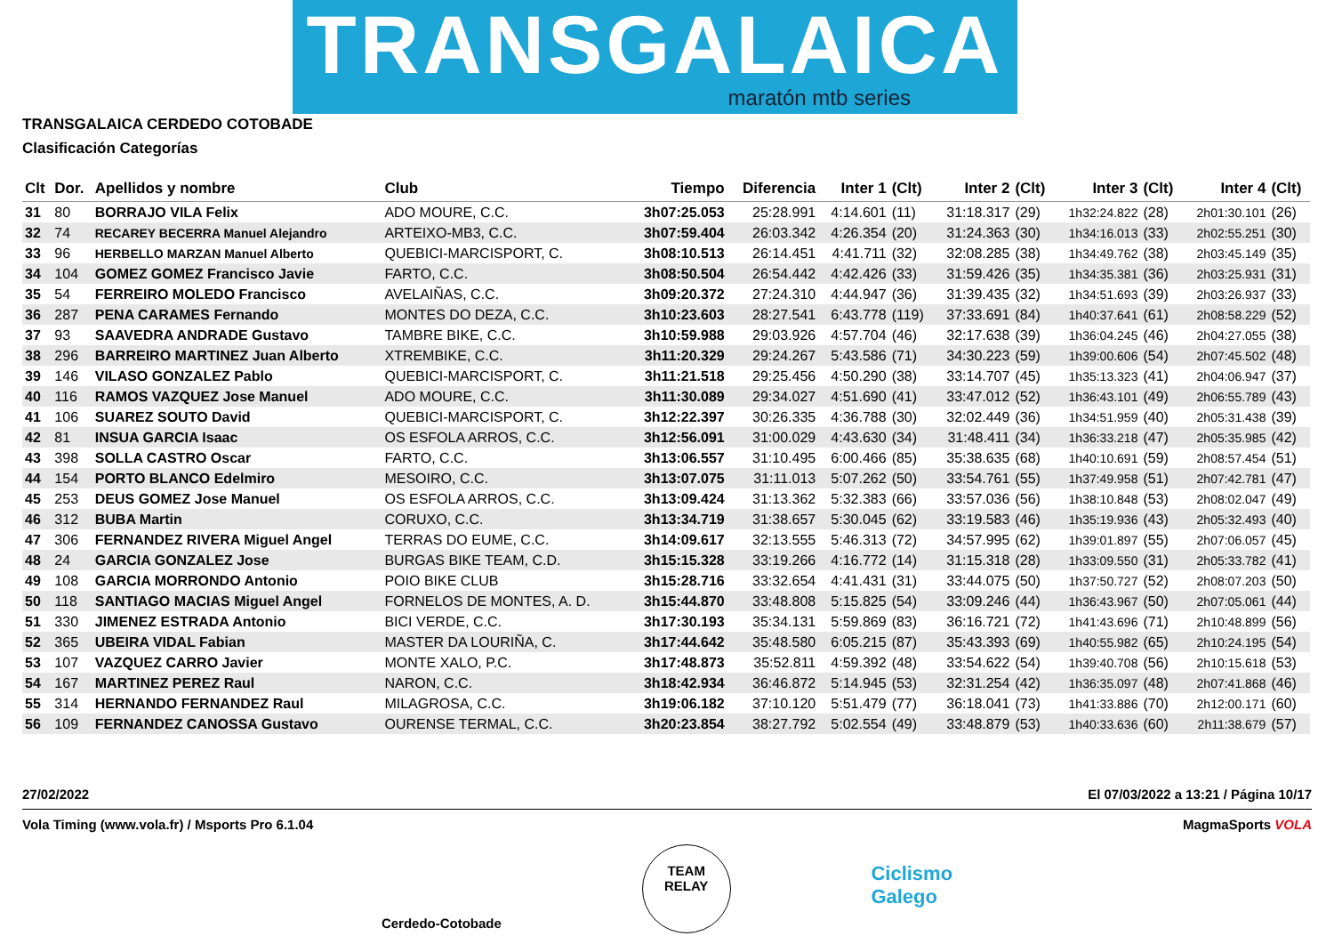TRANSGALAICA
maratón mtb series
TRANSGALAICA CERDEDO COTOBADE
Clasificación Categorías
| Clt | Dor. | Apellidos y nombre | Club | Tiempo | Diferencia | Inter 1 | (Clt) | Inter 2 | (Clt) | Inter 3 | (Clt) | Inter 4 | (Clt) |
| --- | --- | --- | --- | --- | --- | --- | --- | --- | --- | --- | --- | --- | --- |
| 31 | 80 | BORRAJO VILA Felix | ADO MOURE, C.C. | 3h07:25.053 | 25:28.991 | 4:14.601 | (11) | 31:18.317 | (29) | 1h32:24.822 | (28) | 2h01:30.101 | (26) |
| 32 | 74 | RECAREY BECERRA Manuel Alejandro | ARTEIXO-MB3, C.C. | 3h07:59.404 | 26:03.342 | 4:26.354 | (20) | 31:24.363 | (30) | 1h34:16.013 | (33) | 2h02:55.251 | (30) |
| 33 | 96 | HERBELLO MARZAN Manuel Alberto | QUEBICI-MARCISPORT, C. | 3h08:10.513 | 26:14.451 | 4:41.711 | (32) | 32:08.285 | (38) | 1h34:49.762 | (38) | 2h03:45.149 | (35) |
| 34 | 104 | GOMEZ GOMEZ Francisco Javie | FARTO, C.C. | 3h08:50.504 | 26:54.442 | 4:42.426 | (33) | 31:59.426 | (35) | 1h34:35.381 | (36) | 2h03:25.931 | (31) |
| 35 | 54 | FERREIRO MOLEDO Francisco | AVELAIÑAS, C.C. | 3h09:20.372 | 27:24.310 | 4:44.947 | (36) | 31:39.435 | (32) | 1h34:51.693 | (39) | 2h03:26.937 | (33) |
| 36 | 287 | PENA CARAMES Fernando | MONTES DO DEZA, C.C. | 3h10:23.603 | 28:27.541 | 6:43.778 | (119) | 37:33.691 | (84) | 1h40:37.641 | (61) | 2h08:58.229 | (52) |
| 37 | 93 | SAAVEDRA ANDRADE Gustavo | TAMBRE BIKE, C.C. | 3h10:59.988 | 29:03.926 | 4:57.704 | (46) | 32:17.638 | (39) | 1h36:04.245 | (46) | 2h04:27.055 | (38) |
| 38 | 296 | BARREIRO MARTINEZ Juan Alberto | XTREMBIKE, C.C. | 3h11:20.329 | 29:24.267 | 5:43.586 | (71) | 34:30.223 | (59) | 1h39:00.606 | (54) | 2h07:45.502 | (48) |
| 39 | 146 | VILASO GONZALEZ Pablo | QUEBICI-MARCISPORT, C. | 3h11:21.518 | 29:25.456 | 4:50.290 | (38) | 33:14.707 | (45) | 1h35:13.323 | (41) | 2h04:06.947 | (37) |
| 40 | 116 | RAMOS VAZQUEZ Jose Manuel | ADO MOURE, C.C. | 3h11:30.089 | 29:34.027 | 4:51.690 | (41) | 33:47.012 | (52) | 1h36:43.101 | (49) | 2h06:55.789 | (43) |
| 41 | 106 | SUAREZ SOUTO David | QUEBICI-MARCISPORT, C. | 3h12:22.397 | 30:26.335 | 4:36.788 | (30) | 32:02.449 | (36) | 1h34:51.959 | (40) | 2h05:31.438 | (39) |
| 42 | 81 | INSUA GARCIA Isaac | OS ESFOLA ARROS, C.C. | 3h12:56.091 | 31:00.029 | 4:43.630 | (34) | 31:48.411 | (34) | 1h36:33.218 | (47) | 2h05:35.985 | (42) |
| 43 | 398 | SOLLA CASTRO Oscar | FARTO, C.C. | 3h13:06.557 | 31:10.495 | 6:00.466 | (85) | 35:38.635 | (68) | 1h40:10.691 | (59) | 2h08:57.454 | (51) |
| 44 | 154 | PORTO BLANCO Edelmiro | MESOIRO, C.C. | 3h13:07.075 | 31:11.013 | 5:07.262 | (50) | 33:54.761 | (55) | 1h37:49.958 | (51) | 2h07:42.781 | (47) |
| 45 | 253 | DEUS GOMEZ Jose Manuel | OS ESFOLA ARROS, C.C. | 3h13:09.424 | 31:13.362 | 5:32.383 | (66) | 33:57.036 | (56) | 1h38:10.848 | (53) | 2h08:02.047 | (49) |
| 46 | 312 | BUBA Martin | CORUXO, C.C. | 3h13:34.719 | 31:38.657 | 5:30.045 | (62) | 33:19.583 | (46) | 1h35:19.936 | (43) | 2h05:32.493 | (40) |
| 47 | 306 | FERNANDEZ RIVERA Miguel Angel | TERRAS DO EUME, C.C. | 3h14:09.617 | 32:13.555 | 5:46.313 | (72) | 34:57.995 | (62) | 1h39:01.897 | (55) | 2h07:06.057 | (45) |
| 48 | 24 | GARCIA GONZALEZ Jose | BURGAS BIKE TEAM, C.D. | 3h15:15.328 | 33:19.266 | 4:16.772 | (14) | 31:15.318 | (28) | 1h33:09.550 | (31) | 2h05:33.782 | (41) |
| 49 | 108 | GARCIA MORRONDO Antonio | POIO BIKE CLUB | 3h15:28.716 | 33:32.654 | 4:41.431 | (31) | 33:44.075 | (50) | 1h37:50.727 | (52) | 2h08:07.203 | (50) |
| 50 | 118 | SANTIAGO MACIAS Miguel Angel | FORNELOS DE MONTES, A. D. | 3h15:44.870 | 33:48.808 | 5:15.825 | (54) | 33:09.246 | (44) | 1h36:43.967 | (50) | 2h07:05.061 | (44) |
| 51 | 330 | JIMENEZ ESTRADA Antonio | BICI VERDE, C.C. | 3h17:30.193 | 35:34.131 | 5:59.869 | (83) | 36:16.721 | (72) | 1h41:43.696 | (71) | 2h10:48.899 | (56) |
| 52 | 365 | UBEIRA VIDAL Fabian | MASTER DA LOURIÑA, C. | 3h17:44.642 | 35:48.580 | 6:05.215 | (87) | 35:43.393 | (69) | 1h40:55.982 | (65) | 2h10:24.195 | (54) |
| 53 | 107 | VAZQUEZ CARRO Javier | MONTE XALO, P.C. | 3h17:48.873 | 35:52.811 | 4:59.392 | (48) | 33:54.622 | (54) | 1h39:40.708 | (56) | 2h10:15.618 | (53) |
| 54 | 167 | MARTINEZ PEREZ Raul | NARON, C.C. | 3h18:42.934 | 36:46.872 | 5:14.945 | (53) | 32:31.254 | (42) | 1h36:35.097 | (48) | 2h07:41.868 | (46) |
| 55 | 314 | HERNANDO FERNANDEZ Raul | MILAGROSA, C.C. | 3h19:06.182 | 37:10.120 | 5:51.479 | (77) | 36:18.041 | (73) | 1h41:33.886 | (70) | 2h12:00.171 | (60) |
| 56 | 109 | FERNANDEZ CANOSSA Gustavo | OURENSE TERMAL, C.C. | 3h20:23.854 | 38:27.792 | 5:02.554 | (49) | 33:48.879 | (53) | 1h40:33.636 | (60) | 2h11:38.679 | (57) |
27/02/2022 El 07/03/2022 a 13:21 / Página 10/17
Vola Timing (www.vola.fr) / Msports Pro 6.1.04 MagmaSports VOLA
Cerdedo-Cotobade TEAM
RELAY Ciclismo
Galego